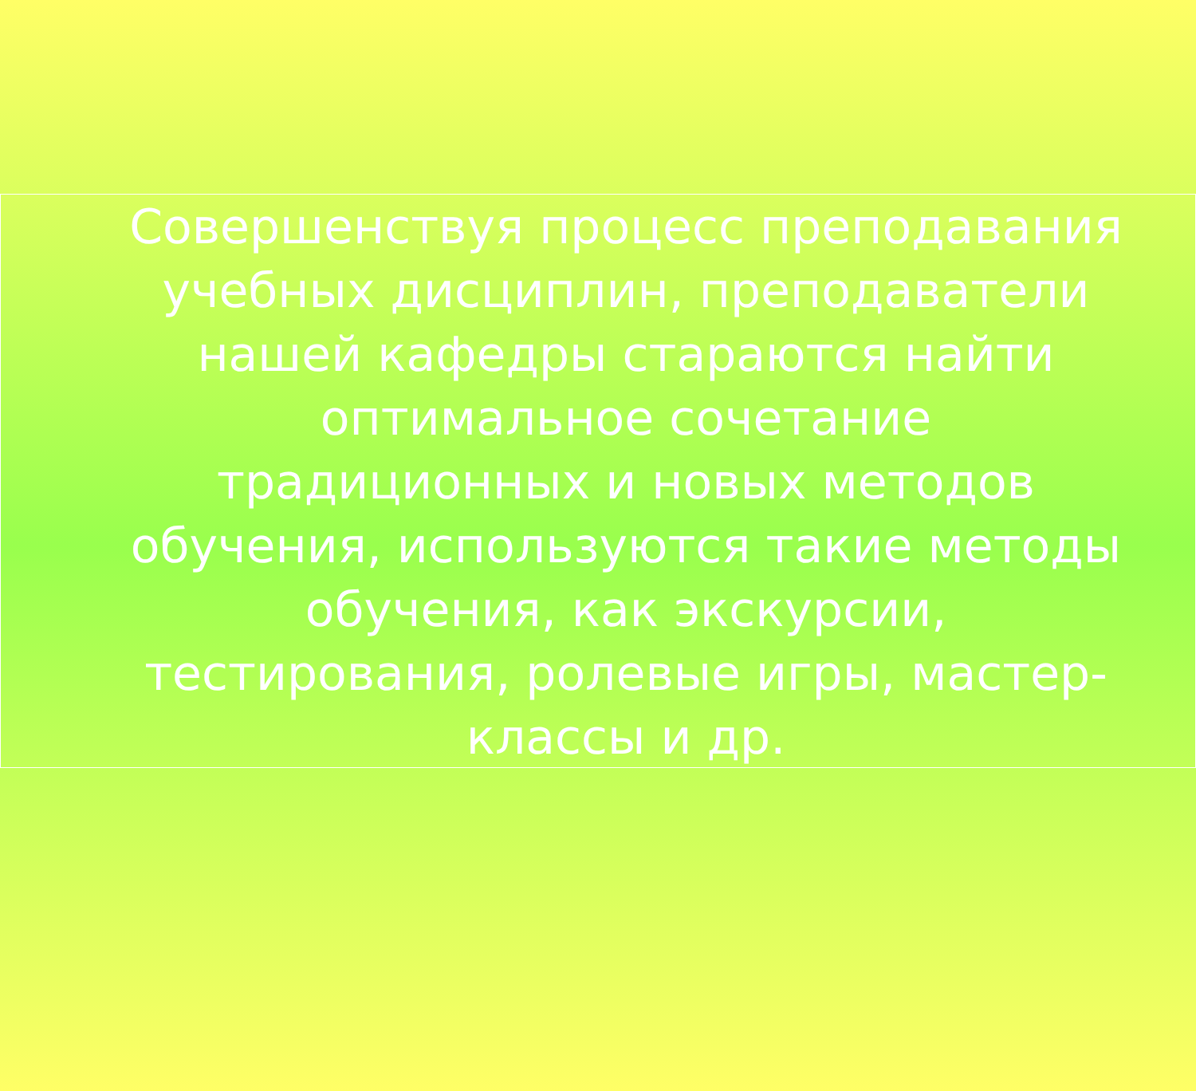Совершенствуя процесс преподавания учебных дисциплин, преподаватели нашей кафедры стараются найти оптимальное сочетание традиционных и новых методов обучения, используются такие методы обучения, как экскурсии, тестирования, ролевые игры, мастер-классы и др.